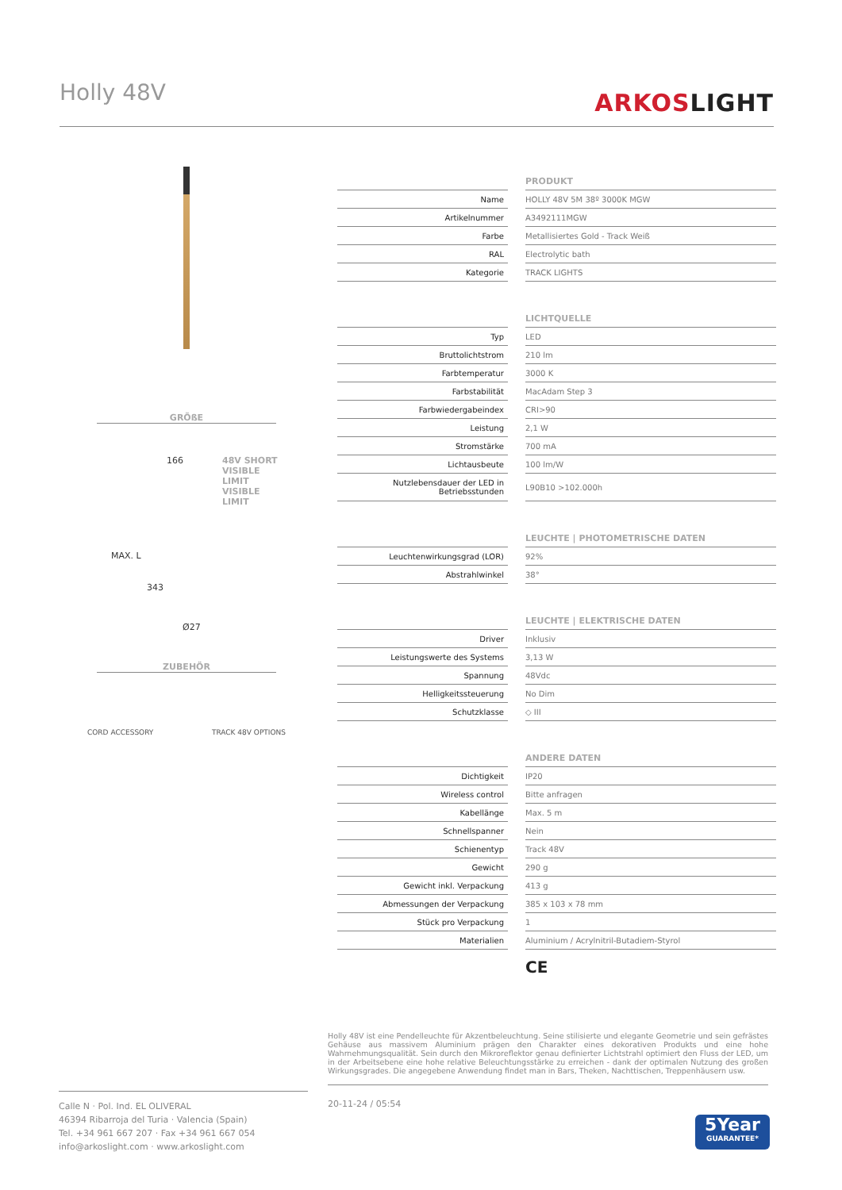Holly 48V
ARKOSLIGHT
GRÖßE
166
48V SHORT
VISIBLE LIMIT
VISIBLE
LIMIT
MAX. L
343
Ø27
ZUBEHÖR
CORD ACCESSORY TRACK 48V OPTIONS
PRODUKT
| Name | | HOLLY 48V 5M 38º 3000K MGW |
| Artikelnummer | | A3492111MGW |
| Farbe | | Metallisiertes Gold - Track Weiß |
| RAL | | Electrolytic bath |
| Kategorie | | TRACK LIGHTS |
LICHTQUELLE
| Typ | | LED |
| Bruttolichtstrom | | 210 lm |
| Farbtemperatur | | 3000 K |
| Farbstabilität | | MacAdam Step 3 |
| Farbwiedergabeindex | | CRI>90 |
| Leistung | | 2,1 W |
| Stromstärke | | 700 mA |
| Lichtausbeute | | 100 lm/W |
| Nutzlebensdauer der LED in Betriebsstunden | | L90B10 >102.000h |
LEUCHTE | PHOTOMETRISCHE DATEN
| Leuchtenwirkungsgrad (LOR) | | 92% |
| Abstrahlwinkel | | 38° |
LEUCHTE | ELEKTRISCHE DATEN
| Driver | | Inklusiv |
| Leistungswerte des Systems | | 3,13 W |
| Spannung | | 48Vdc |
| Helligkeitssteuerung | | No Dim |
| Schutzklasse | | ◇ III |
ANDERE DATEN
| Dichtigkeit | | IP20 |
| Wireless control | | Bitte anfragen |
| Kabellänge | | Max. 5 m |
| Schnellspanner | | Nein |
| Schienentyp | | Track 48V |
| Gewicht | | 290 g |
| Gewicht inkl. Verpackung | | 413 g |
| Abmessungen der Verpackung | | 385 x 103 x 78 mm |
| Stück pro Verpackung | | 1 |
| Materialien | | Aluminium / Acrylnitril-Butadiem-Styrol |
CE
Holly 48V ist eine Pendelleuchte für Akzentbeleuchtung. Seine stilisierte und elegante Geometrie und sein gefrästes Gehäuse aus massivem Aluminium prägen den Charakter eines dekorativen Produkts und eine hohe Wahrnehmungsqualität. Sein durch den Mikroreflektor genau definierter Lichtstrahl optimiert den Fluss der LED, um in der Arbeitsebene eine hohe relative Beleuchtungsstärke zu erreichen - dank der optimalen Nutzung des großen Wirkungsgrades. Die angegebene Anwendung findet man in Bars, Theken, Nachttischen, Treppenhäusern usw.
Calle N · Pol. Ind. EL OLIVERAL
46394 Ribarroja del Turia · Valencia (Spain)
Tel. +34 961 667 207 · Fax +34 961 667 054
info@arkoslight.com · www.arkoslight.com
20-11-24 / 05:54
5Year
GUARANTEE*